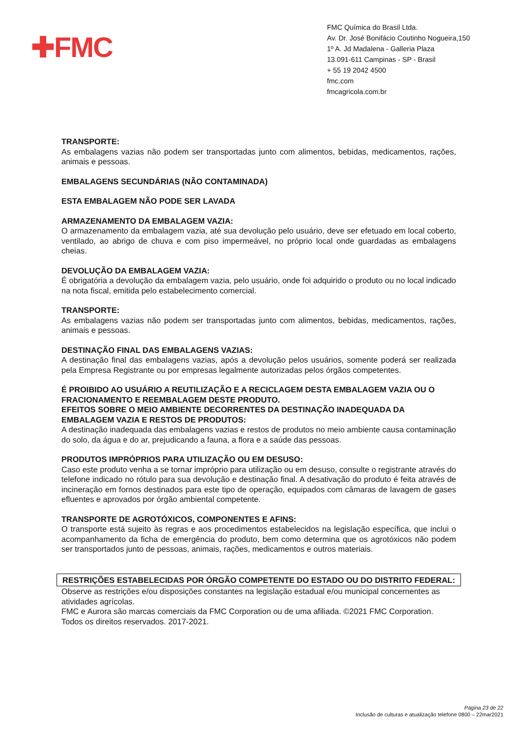✚FMC
FMC Química do Brasil Ltda.
Av. Dr. José Bonifácio Coutinho Nogueira,150
1º A. Jd Madalena - Galleria Plaza
13.091-611 Campinas - SP - Brasil
+ 55 19 2042 4500
fmc.com
fmcagricola.com.br
TRANSPORTE:
As embalagens vazias não podem ser transportadas junto com alimentos, bebidas, medicamentos, rações, animais e pessoas.
EMBALAGENS SECUNDÁRIAS (NÃO CONTAMINADA)
ESTA EMBALAGEM NÃO PODE SER LAVADA
ARMAZENAMENTO DA EMBALAGEM VAZIA:
O armazenamento da embalagem vazia, até sua devolução pelo usuário, deve ser efetuado em local coberto, ventilado, ao abrigo de chuva e com piso impermeável, no próprio local onde guardadas as embalagens cheias.
DEVOLUÇÃO DA EMBALAGEM VAZIA:
É obrigatória a devolução da embalagem vazia, pelo usuário, onde foi adquirido o produto ou no local indicado na nota fiscal, emitida pelo estabelecimento comercial.
TRANSPORTE:
As embalagens vazias não podem ser transportadas junto com alimentos, bebidas, medicamentos, rações, animais e pessoas.
DESTINAÇÃO FINAL DAS EMBALAGENS VAZIAS:
A destinação final das embalagens vazias, após a devolução pelos usuários, somente poderá ser realizada pela Empresa Registrante ou por empresas legalmente autorizadas pelos órgãos competentes.
É PROIBIDO AO USUÁRIO A REUTILIZAÇÃO E A RECICLAGEM DESTA EMBALAGEM VAZIA OU O FRACIONAMENTO E REEMBALAGEM DESTE PRODUTO.
EFEITOS SOBRE O MEIO AMBIENTE DECORRENTES DA DESTINAÇÃO INADEQUADA DA EMBALAGEM VAZIA E RESTOS DE PRODUTOS:
A destinação inadequada das embalagens vazias e restos de produtos no meio ambiente causa contaminação do solo, da água e do ar, prejudicando a fauna, a flora e a saúde das pessoas.
PRODUTOS IMPRÓPRIOS PARA UTILIZAÇÃO OU EM DESUSO:
Caso este produto venha a se tornar impróprio para utilização ou em desuso, consulte o registrante através do telefone indicado no rótulo para sua devolução e destinação final. A desativação do produto é feita através de incineração em fornos destinados para este tipo de operação, equipados com câmaras de lavagem de gases efluentes e aprovados por órgão ambiental competente.
TRANSPORTE DE AGROTÓXICOS, COMPONENTES E AFINS:
O transporte está sujeito às regras e aos procedimentos estabelecidos na legislação específica, que inclui o acompanhamento da ficha de emergência do produto, bem como determina que os agrotóxicos não podem ser transportados junto de pessoas, animais, rações, medicamentos e outros materiais.
RESTRIÇÕES ESTABELECIDAS POR ÓRGÃO COMPETENTE DO ESTADO OU DO DISTRITO FEDERAL:
Observe as restrições e/ou disposições constantes na legislação estadual e/ou municipal concernentes as atividades agrícolas.
FMC e Aurora são marcas comerciais da FMC Corporation ou de uma afiliada. ©2021 FMC Corporation. Todos os direitos reservados. 2017-2021.
Página 23 de 22
Inclusão de culturas e atualização telefone 0800 – 22mar2021